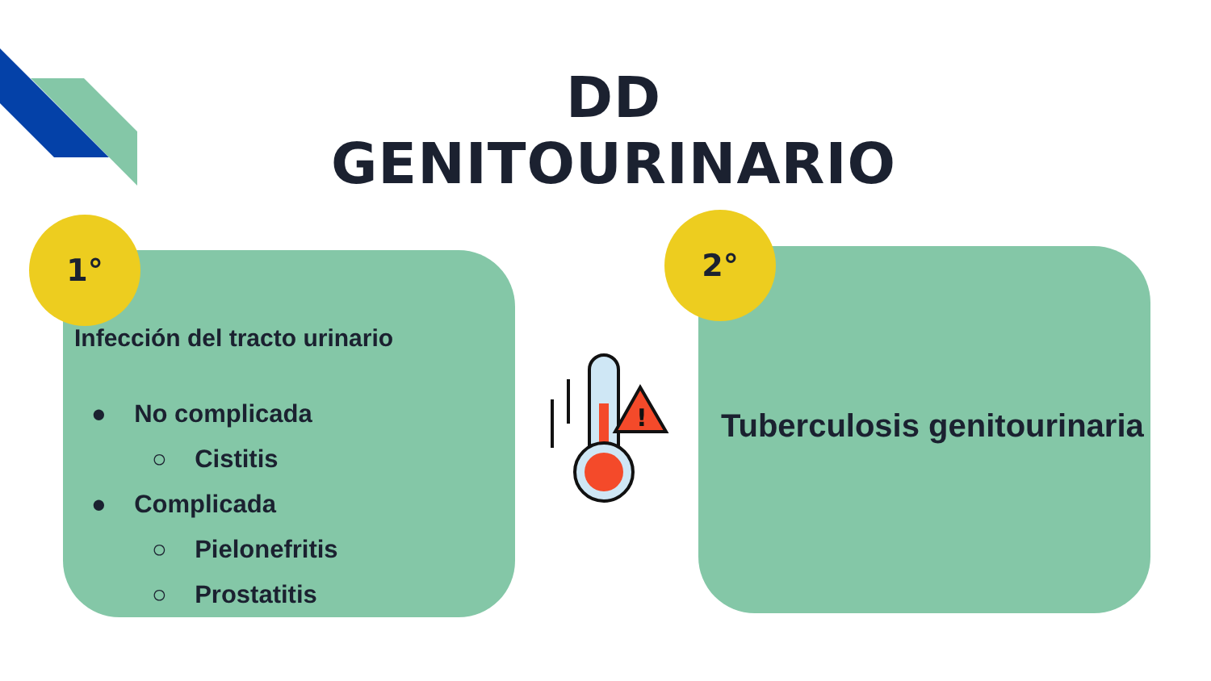DD GENITOURINARIO
Infección del tracto urinario
● No complicada
○ Cistitis
● Complicada
○ Pielonefritis
○ Prostatitis
1°
Tuberculosis genitourinaria
2°
!